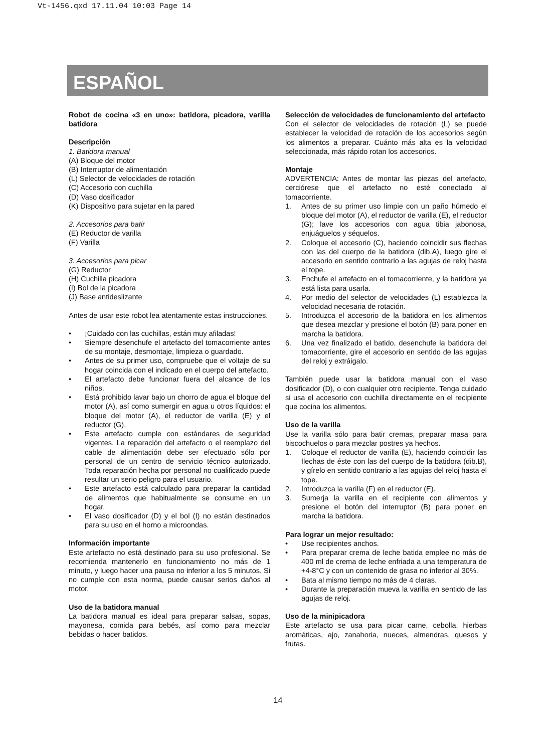Vt-1456.qxd 17.11.04 10:03 Page 14
ESPAÑOL
Robot de cocina «3 en uno»: batidora, picadora, varilla batidora
Descripción
1. Batidora manual
(A) Bloque del motor
(B) Interruptor de alimentación
(L) Selector de velocidades de rotación
(C) Accesorio con cuchilla
(D) Vaso dosificador
(K) Dispositivo para sujetar en la pared
2. Accesorios para batir
(E) Reductor de varilla
(F) Varilla
3. Accesorios para picar
(G) Reductor
(H) Cuchilla picadora
(I) Bol de la picadora
(J) Base antideslizante
Antes de usar este robot lea atentamente estas instrucciones.
• ¡Cuidado con las cuchillas, están muy afiladas!
• Siempre desenchufe el artefacto del tomacorriente antes de su montaje, desmontaje, limpieza o guardado.
• Antes de su primer uso, compruebe que el voltaje de su hogar coincida con el indicado en el cuerpo del artefacto.
• El artefacto debe funcionar fuera del alcance de los niños.
• Está prohibido lavar bajo un chorro de agua el bloque del motor (A), así como sumergir en agua u otros líquidos: el bloque del motor (A), el reductor de varilla (E) y el reductor (G).
• Este artefacto cumple con estándares de seguridad vigentes. La reparación del artefacto o el reemplazo del cable de alimentación debe ser efectuado sólo por personal de un centro de servicio técnico autorizado. Toda reparación hecha por personal no cualificado puede resultar un serio peligro para el usuario.
• Este artefacto está calculado para preparar la cantidad de alimentos que habitualmente se consume en un hogar.
• El vaso dosificador (D) y el bol (I) no están destinados para su uso en el horno a microondas.
Información importante
Este artefacto no está destinado para su uso profesional. Se recomienda mantenerlo en funcionamiento no más de 1 minuto, y luego hacer una pausa no inferior a los 5 minutos. Si no cumple con esta norma, puede causar serios daños al motor.
Uso de la batidora manual
La batidora manual es ideal para preparar salsas, sopas, mayonesa, comida para bebés, así como para mezclar bebidas o hacer batidos.
Selección de velocidades de funcionamiento del artefacto
Con el selector de velocidades de rotación (L) se puede establecer la velocidad de rotación de los accesorios según los alimentos a preparar. Cuánto más alta es la velocidad seleccionada, más rápido rotan los accesorios.
Montaje
ADVERTENCIA: Antes de montar las piezas del artefacto, cerciórese que el artefacto no esté conectado al tomacorriente.
1. Antes de su primer uso limpie con un paño húmedo el bloque del motor (A), el reductor de varilla (E), el reductor (G); lave los accesorios con agua tibia jabonosa, enjuáguelos y séquelos.
2. Coloque el accesorio (C), haciendo coincidir sus flechas con las del cuerpo de la batidora (dib.A), luego gire el accesorio en sentido contrario a las agujas de reloj hasta el tope.
3. Enchufe el artefacto en el tomacorriente, y la batidora ya está lista para usarla.
4. Por medio del selector de velocidades (L) establezca la velocidad necesaria de rotación.
5. Introduzca el accesorio de la batidora en los alimentos que desea mezclar y presione el botón (B) para poner en marcha la batidora.
6. Una vez finalizado el batido, desenchufe la batidora del tomacorriente, gire el accesorio en sentido de las agujas del reloj y extráigalo.
También puede usar la batidora manual con el vaso dosificador (D), o con cualquier otro recipiente. Tenga cuidado si usa el accesorio con cuchilla directamente en el recipiente que cocina los alimentos.
Uso de la varilla
Use la varilla sólo para batir cremas, preparar masa para biscochuelos o para mezclar postres ya hechos.
1. Coloque el reductor de varilla (E), haciendo coincidir las flechas de éste con las del cuerpo de la batidora (dib.B), y gírelo en sentido contrario a las agujas del reloj hasta el tope.
2. Introduzca la varilla (F) en el reductor (E).
3. Sumerja la varilla en el recipiente con alimentos y presione el botón del interruptor (B) para poner en marcha la batidora.
Para lograr un mejor resultado:
• Use recipientes anchos.
• Para preparar crema de leche batida emplee no más de 400 ml de crema de leche enfriada a una temperatura de +4-8°C y con un contenido de grasa no inferior al 30%.
• Bata al mismo tiempo no más de 4 claras.
• Durante la preparación mueva la varilla en sentido de las agujas de reloj.
Uso de la minipicadora
Este artefacto se usa para picar carne, cebolla, hierbas aromáticas, ajo, zanahoria, nueces, almendras, quesos y frutas.
14